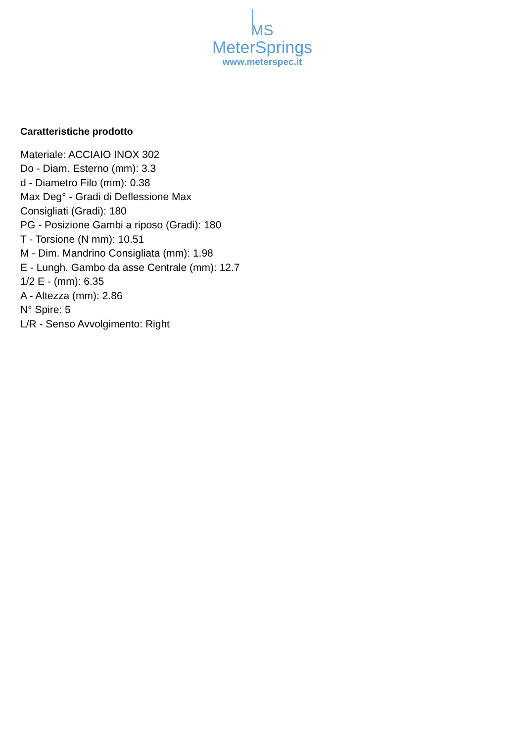MS
MeterSprings
www.meterspec.it
Caratteristiche prodotto
Materiale: ACCIAIO INOX 302
Do - Diam. Esterno (mm): 3.3
d - Diametro Filo (mm): 0.38
Max Deg° - Gradi di Deflessione Max
Consigliati (Gradi): 180
PG - Posizione Gambi a riposo (Gradi): 180
T - Torsione (N mm): 10.51
M - Dim. Mandrino Consigliata (mm): 1.98
E - Lungh. Gambo da asse Centrale (mm): 12.7
1/2 E - (mm): 6.35
A - Altezza (mm): 2.86
N° Spire: 5
L/R - Senso Avvolgimento: Right